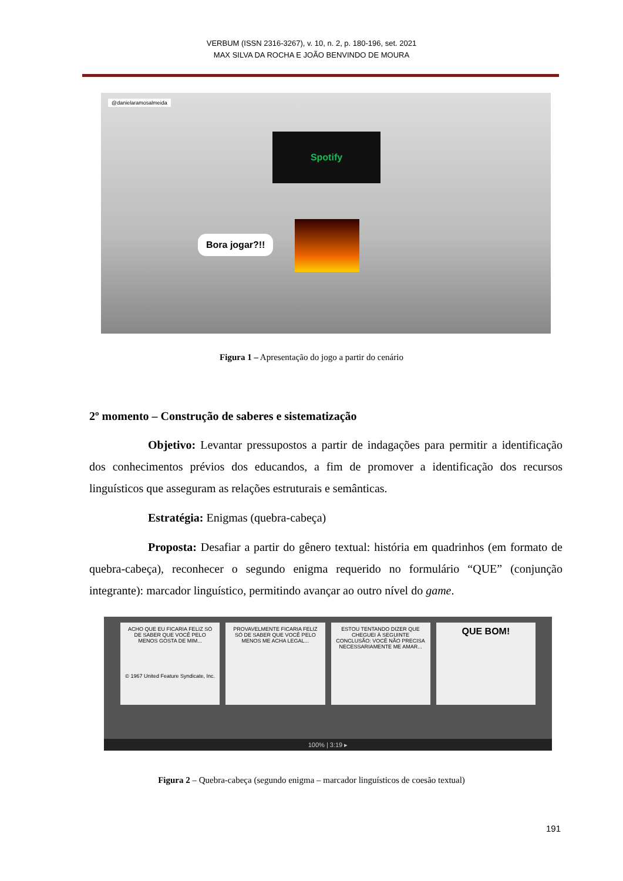VERBUM (ISSN 2316-3267), v. 10, n. 2, p. 180-196, set. 2021
MAX SILVA DA ROCHA E JOÃO BENVINDO DE MOURA
@danielaramosalmeida
Spotify
Bora jogar?!!
Figura 1 – Apresentação do jogo a partir do cenário
2º momento – Construção de saberes e sistematização
Objetivo: Levantar pressupostos a partir de indagações para permitir a identificação dos conhecimentos prévios dos educandos, a fim de promover a identificação dos recursos linguísticos que asseguram as relações estruturais e semânticas.
Estratégia: Enigmas (quebra-cabeça)
Proposta: Desafiar a partir do gênero textual: história em quadrinhos (em formato de quebra-cabeça), reconhecer o segundo enigma requerido no formulário “QUE” (conjunção integrante): marcador linguístico, permitindo avançar ao outro nível do game.
ACHO QUE EU FICARIA FELIZ SÓ DE SABER QUE VOCÊ PELO MENOS GOSTA DE MIM...
© 1967 United Feature Syndicate, Inc.
PROVAVELMENTE FICARIA FELIZ SÓ DE SABER QUE VOCÊ PELO MENOS ME ACHA LEGAL...
ESTOU TENTANDO DIZER QUE CHEGUEI À SEGUINTE CONCLUSÃO: VOCÊ NÃO PRECISA NECESSARIAMENTE ME AMAR...
QUE BOM!
100% | 3:19 ▸
Figura 2 – Quebra-cabeça (segundo enigma – marcador linguísticos de coesão textual)
191